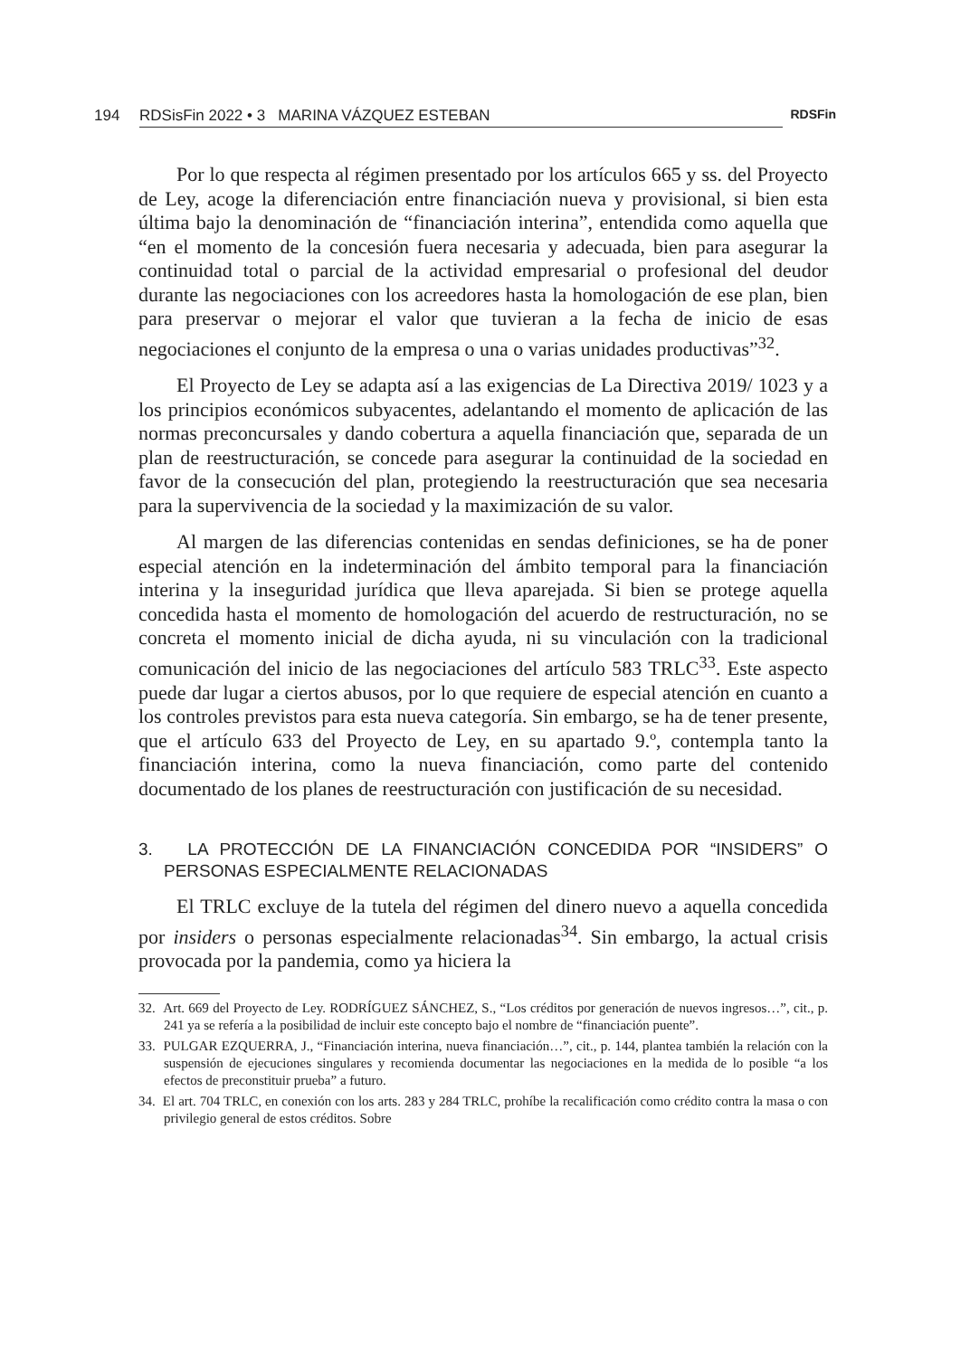194 RDSisFin 2022 • 3 MARINA VÁZQUEZ ESTEBAN RDSFin
Por lo que respecta al régimen presentado por los artículos 665 y ss. del Proyecto de Ley, acoge la diferenciación entre financiación nueva y provisional, si bien esta última bajo la denominación de “financiación interina”, entendida como aquella que “en el momento de la concesión fuera necesaria y adecuada, bien para asegurar la continuidad total o parcial de la actividad empresarial o profesional del deudor durante las negociaciones con los acreedores hasta la homologación de ese plan, bien para preservar o mejorar el valor que tuvieran a la fecha de inicio de esas negociaciones el conjunto de la empresa o una o varias unidades productivas”<sup>32</sup>.
El Proyecto de Ley se adapta así a las exigencias de La Directiva 2019/ 1023 y a los principios económicos subyacentes, adelantando el momento de aplicación de las normas preconcursales y dando cobertura a aquella financiación que, separada de un plan de reestructuración, se concede para asegurar la continuidad de la sociedad en favor de la consecución del plan, protegiendo la reestructuración que sea necesaria para la supervivencia de la sociedad y la maximización de su valor.
Al margen de las diferencias contenidas en sendas definiciones, se ha de poner especial atención en la indeterminación del ámbito temporal para la financiación interina y la inseguridad jurídica que lleva aparejada. Si bien se protege aquella concedida hasta el momento de homologación del acuerdo de restructuración, no se concreta el momento inicial de dicha ayuda, ni su vinculación con la tradicional comunicación del inicio de las negociaciones del artículo 583 TRLC<sup>33</sup>. Este aspecto puede dar lugar a ciertos abusos, por lo que requiere de especial atención en cuanto a los controles previstos para esta nueva categoría. Sin embargo, se ha de tener presente, que el artículo 633 del Proyecto de Ley, en su apartado 9.º, contempla tanto la financiación interina, como la nueva financiación, como parte del contenido documentado de los planes de reestructuración con justificación de su necesidad.
3. LA PROTECCIÓN DE LA FINANCIACIÓN CONCEDIDA POR “INSIDERS” O PERSONAS ESPECIALMENTE RELACIONADAS
El TRLC excluye de la tutela del régimen del dinero nuevo a aquella concedida por insiders o personas especialmente relacionadas<sup>34</sup>. Sin embargo, la actual crisis provocada por la pandemia, como ya hiciera la
32. Art. 669 del Proyecto de Ley. RODRÍGUEZ SÁNCHEZ, S., “Los créditos por generación de nuevos ingresos…”, cit., p. 241 ya se refería a la posibilidad de incluir este concepto bajo el nombre de “financiación puente”.
33. PULGAR EZQUERRA, J., “Financiación interina, nueva financiación…”, cit., p. 144, plantea también la relación con la suspensión de ejecuciones singulares y recomienda documentar las negociaciones en la medida de lo posible “a los efectos de preconstituir prueba” a futuro.
34. El art. 704 TRLC, en conexión con los arts. 283 y 284 TRLC, prohíbe la recalificación como crédito contra la masa o con privilegio general de estos créditos. Sobre